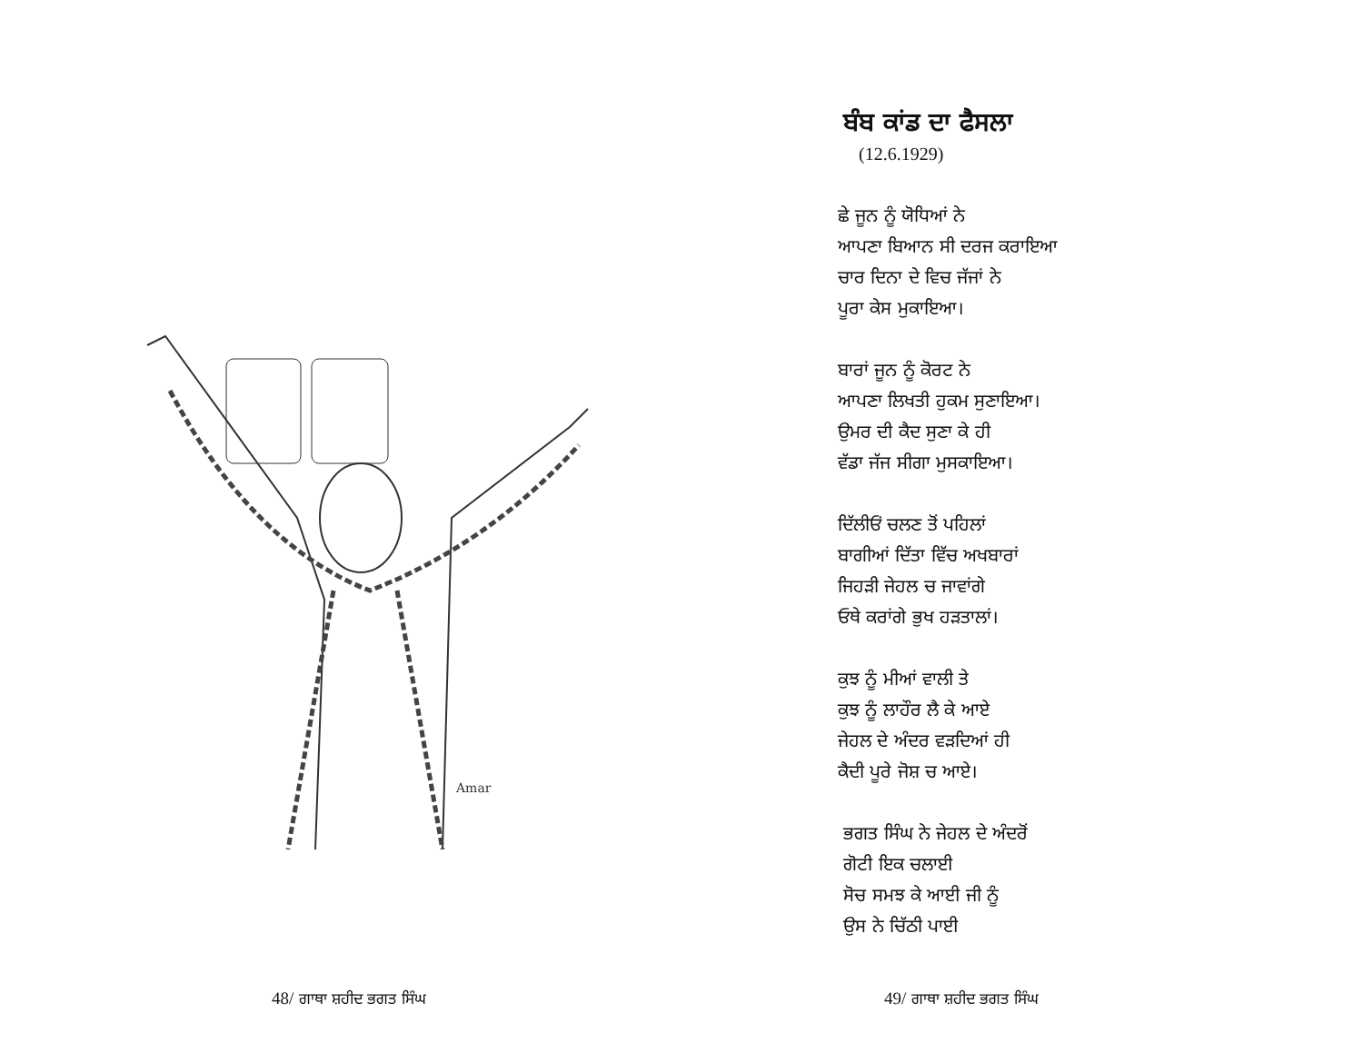Amar
48/ ਗਾਥਾ ਸ਼ਹੀਦ ਭਗਤ ਸਿੰਘ
ਬੰਬ ਕਾਂਡ ਦਾ ਫੈਸਲਾ
(12.6.1929)
ਛੇ ਜੂਨ ਨੂੰ ਯੋਧਿਆਂ ਨੇ
ਆਪਣਾ ਬਿਆਨ ਸੀ ਦਰਜ ਕਰਾਇਆ
ਚਾਰ ਦਿਨਾ ਦੇ ਵਿਚ ਜੱਜਾਂ ਨੇ
ਪੂਰਾ ਕੇਸ ਮੁਕਾਇਆ।
ਬਾਰਾਂ ਜੂਨ ਨੂੰ ਕੋਰਟ ਨੇ
ਆਪਣਾ ਲਿਖਤੀ ਹੁਕਮ ਸੁਣਾਇਆ।
ਉਮਰ ਦੀ ਕੈਦ ਸੁਣਾ ਕੇ ਹੀ
ਵੱਡਾ ਜੱਜ ਸੀਗਾ ਮੁਸਕਾਇਆ।
ਦਿੱਲੀਓਂ ਚਲਣ ਤੋਂ ਪਹਿਲਾਂ
ਬਾਗੀਆਂ ਦਿੱਤਾ ਵਿੱਚ ਅਖਬਾਰਾਂ
ਜਿਹੜੀ ਜੇਹਲ ਚ ਜਾਵਾਂਗੇ
ਓਥੇ ਕਰਾਂਗੇ ਭੁਖ ਹੜਤਾਲਾਂ।
ਕੁਝ ਨੂੰ ਮੀਆਂ ਵਾਲੀ ਤੇ
ਕੁਝ ਨੂੰ ਲਾਹੌਰ ਲੈ ਕੇ ਆਏ
ਜੇਹਲ ਦੇ ਅੰਦਰ ਵੜਦਿਆਂ ਹੀ
ਕੈਦੀ ਪੂਰੇ ਜੋਸ਼ ਚ ਆਏ।
ਭਗਤ ਸਿੰਘ ਨੇ ਜੇਹਲ ਦੇ ਅੰਦਰੋਂ
ਗੋਟੀ ਇਕ ਚਲਾਈ
ਸੋਚ ਸਮਝ ਕੇ ਆਈ ਜੀ ਨੂੰ
ਉਸ ਨੇ ਚਿੱਠੀ ਪਾਈ
49/ ਗਾਥਾ ਸ਼ਹੀਦ ਭਗਤ ਸਿੰਘ